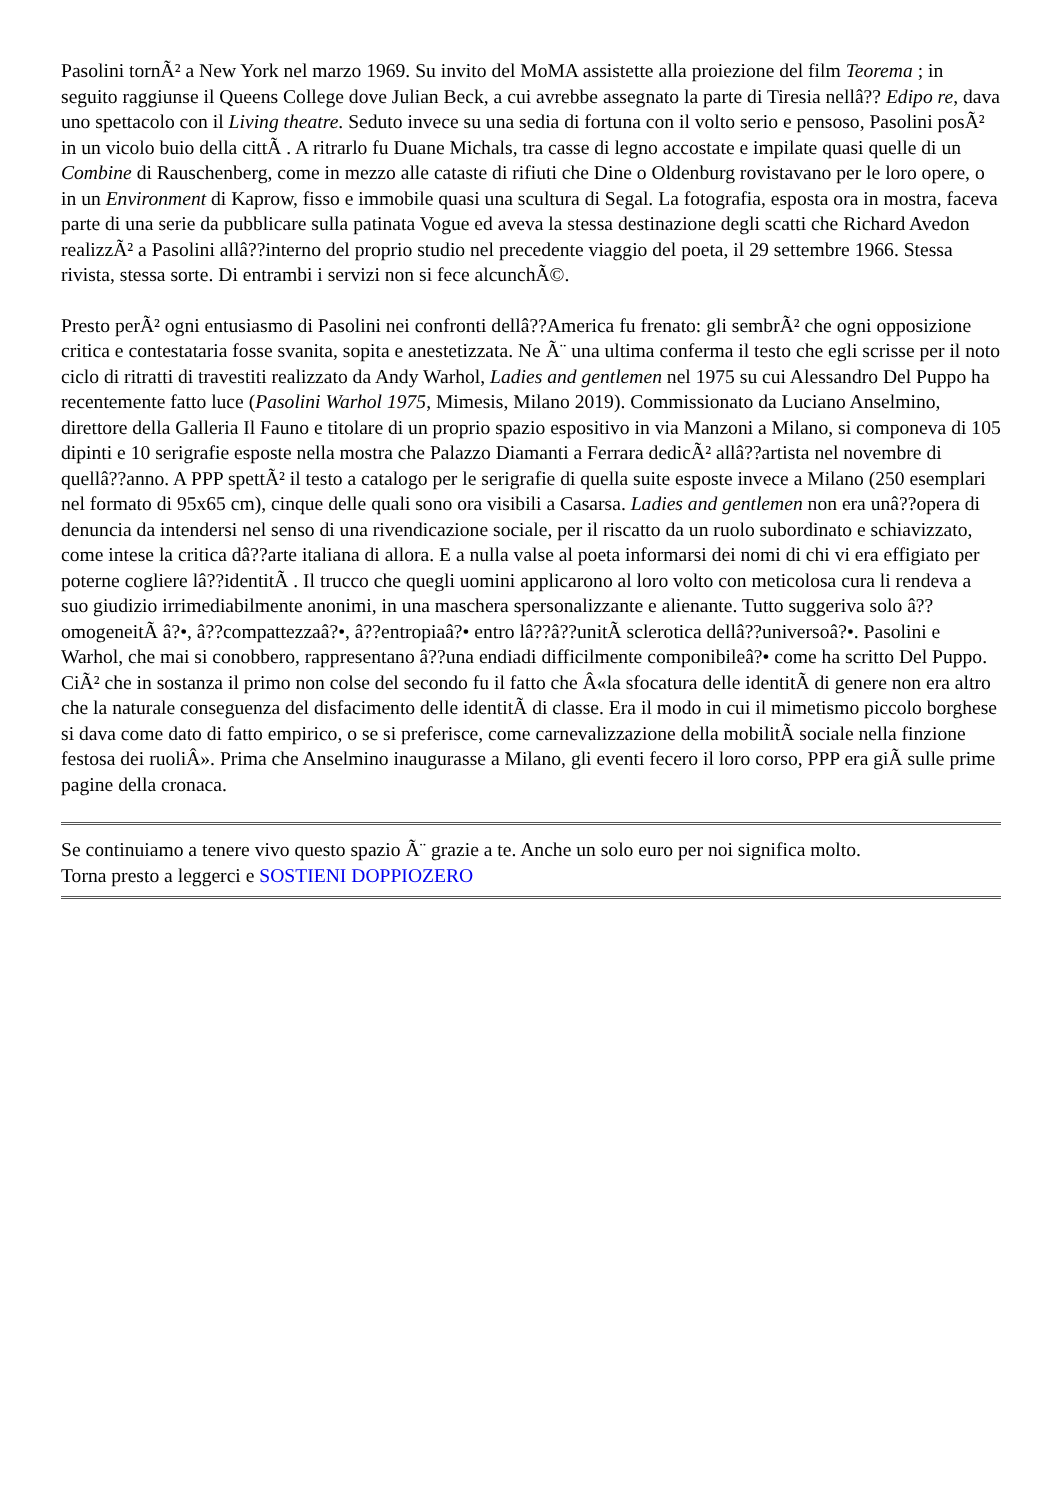Pasolini tornÃ² a New York nel marzo 1969. Su invito del MoMA assistette alla proiezione del film Teorema ; in seguito raggiunse il Queens College dove Julian Beck, a cui avrebbe assegnato la parte di Tiresia nellâ?? Edipo re, dava uno spettacolo con il Living theatre. Seduto invece su una sedia di fortuna con il volto serio e pensoso, Pasolini posÃ² in un vicolo buio della cittÃ . A ritrarlo fu Duane Michals, tra casse di legno accostate e impilate quasi quelle di un Combine di Rauschenberg, come in mezzo alle cataste di rifiuti che Dine o Oldenburg rovistavano per le loro opere, o in un Environment di Kaprow, fisso e immobile quasi una scultura di Segal. La fotografia, esposta ora in mostra, faceva parte di una serie da pubblicare sulla patinata Vogue ed aveva la stessa destinazione degli scatti che Richard Avedon realizzÃ² a Pasolini allâ??interno del proprio studio nel precedente viaggio del poeta, il 29 settembre 1966. Stessa rivista, stessa sorte. Di entrambi i servizi non si fece alcunchÃ©.
Presto perÃ² ogni entusiasmo di Pasolini nei confronti dellâ??America fu frenato: gli sembrÃ² che ogni opposizione critica e contestataria fosse svanita, sopita e anestetizzata. Ne Ã¨ una ultima conferma il testo che egli scrisse per il noto ciclo di ritratti di travestiti realizzato da Andy Warhol, Ladies and gentlemen nel 1975 su cui Alessandro Del Puppo ha recentemente fatto luce (Pasolini Warhol 1975, Mimesis, Milano 2019). Commissionato da Luciano Anselmino, direttore della Galleria Il Fauno e titolare di un proprio spazio espositivo in via Manzoni a Milano, si componeva di 105 dipinti e 10 serigrafie esposte nella mostra che Palazzo Diamanti a Ferrara dedicÃ² allâ??artista nel novembre di quellâ??anno. A PPP spettÃ² il testo a catalogo per le serigrafie di quella suite esposte invece a Milano (250 esemplari nel formato di 95x65 cm), cinque delle quali sono ora visibili a Casarsa. Ladies and gentlemen non era unâ??opera di denuncia da intendersi nel senso di una rivendicazione sociale, per il riscatto da un ruolo subordinato e schiavizzato, come intese la critica dâ??arte italiana di allora. E a nulla valse al poeta informarsi dei nomi di chi vi era effigiato per poterne cogliere lâ??identitÃ . Il trucco che quegli uomini applicarono al loro volto con meticolosa cura li rendeva a suo giudizio irrimediabilmente anonimi, in una maschera spersonalizzante e alienante. Tutto suggeriva solo â??omogeneitÃ â?•, â??compattezzaâ?•, â??entropiaâ?• entro lâ??â??unitÃ sclerotica dellâ??universoâ?•. Pasolini e Warhol, che mai si conobbero, rappresentano â??una endiadi difficilmente componibileâ?• come ha scritto Del Puppo. CiÃ² che in sostanza il primo non colse del secondo fu il fatto che Â«la sfocatura delle identitÃ di genere non era altro che la naturale conseguenza del disfacimento delle identitÃ di classe. Era il modo in cui il mimetismo piccolo borghese si dava come dato di fatto empirico, o se si preferisce, come carnevalizzazione della mobilitÃ sociale nella finzione festosa dei ruoliÂ». Prima che Anselmino inaugurasse a Milano, gli eventi fecero il loro corso, PPP era giÃ sulle prime pagine della cronaca.
Se continuiamo a tenere vivo questo spazio Ã¨ grazie a te. Anche un solo euro per noi significa molto.
Torna presto a leggerci e SOSTIENI DOPPIOZERO